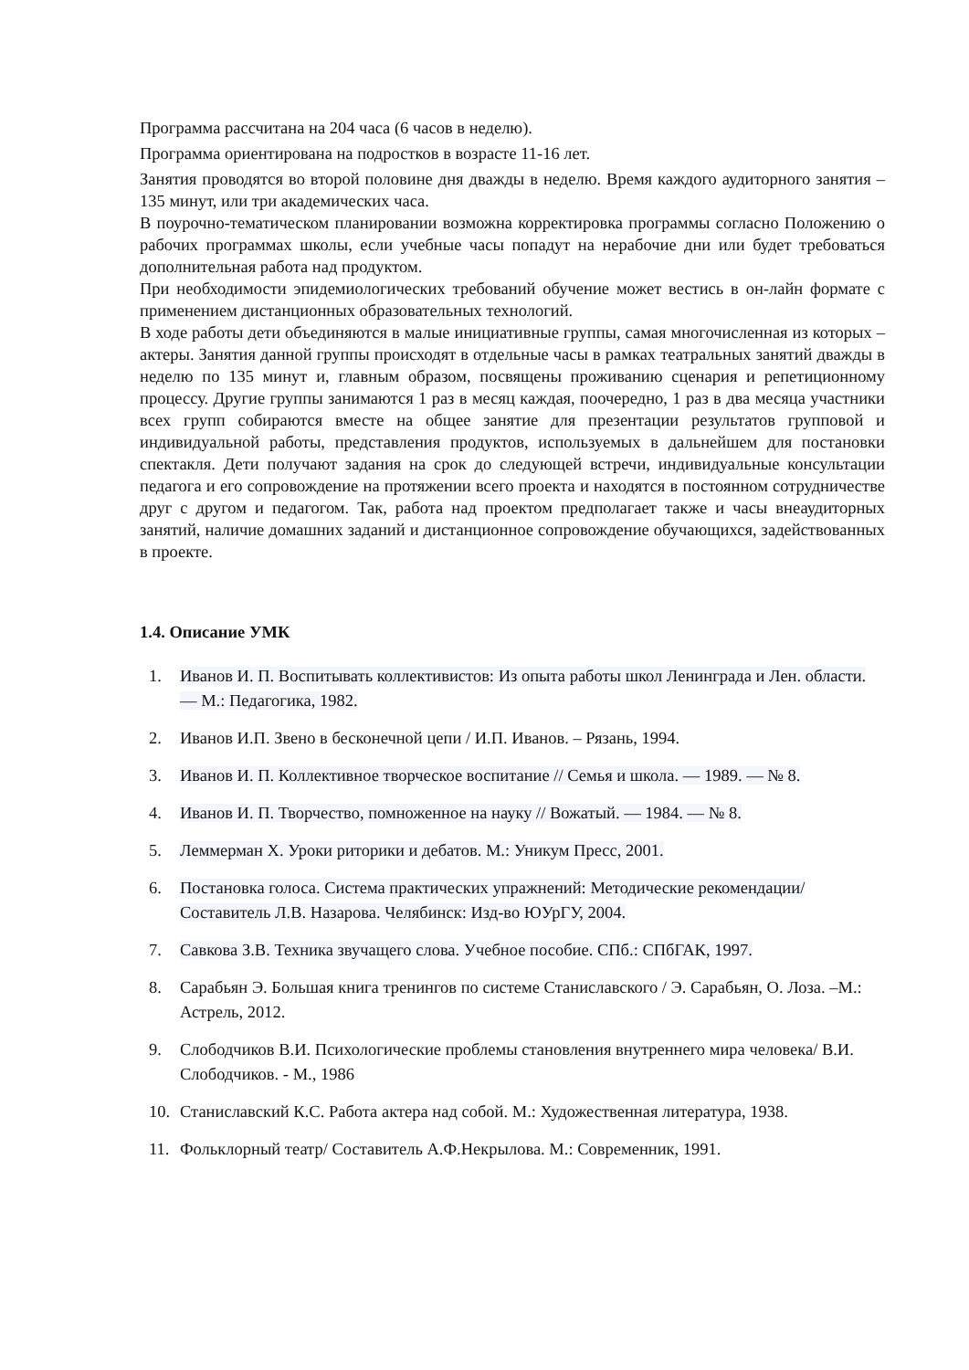Программа рассчитана на 204 часа (6 часов в неделю).
Программа ориентирована на подростков в возрасте 11-16 лет.
Занятия проводятся во второй половине дня дважды в неделю. Время каждого аудиторного занятия – 135 минут, или три академических часа.
В поурочно-тематическом планировании возможна корректировка программы согласно Положению о рабочих программах школы, если учебные часы попадут на нерабочие дни или будет требоваться дополнительная работа над продуктом.
При необходимости эпидемиологических требований обучение может вестись в он-лайн формате с применением дистанционных образовательных технологий.
В ходе работы дети объединяются в малые инициативные группы, самая многочисленная из которых – актеры. Занятия данной группы происходят в отдельные часы в рамках театральных занятий дважды в неделю по 135 минут и, главным образом, посвящены проживанию сценария и репетиционному процессу. Другие группы занимаются 1 раз в месяц каждая, поочередно, 1 раз в два месяца участники всех групп собираются вместе на общее занятие для презентации результатов групповой и индивидуальной работы, представления продуктов, используемых в дальнейшем для постановки спектакля. Дети получают задания на срок до следующей встречи, индивидуальные консультации педагога и его сопровождение на протяжении всего проекта и находятся в постоянном сотрудничестве друг с другом и педагогом. Так, работа над проектом предполагает также и часы внеаудиторных занятий, наличие домашних заданий и дистанционное сопровождение обучающихся, задействованных в проекте.
1.4. Описание УМК
1. Иванов И. П. Воспитывать коллективистов: Из опыта работы школ Ленинграда и Лен. области. — М.: Педагогика, 1982.
2. Иванов И.П. Звено в бесконечной цепи / И.П. Иванов. – Рязань, 1994.
3. Иванов И. П. Коллективное творческое воспитание // Семья и школа. — 1989. — № 8.
4. Иванов И. П. Творчество, помноженное на науку // Вожатый. — 1984. — № 8.
5. Леммерман Х. Уроки риторики и дебатов. М.: Уникум Пресс, 2001.
6. Постановка голоса. Система практических упражнений: Методические рекомендации/ Составитель Л.В. Назарова. Челябинск: Изд-во ЮУрГУ, 2004.
7. Савкова З.В. Техника звучащего слова. Учебное пособие. СПб.: СПбГАК, 1997.
8. Сарабьян Э. Большая книга тренингов по системе Станиславского / Э. Сарабьян, О. Лоза. –М.: Астрель, 2012.
9. Слободчиков В.И. Психологические проблемы становления внутреннего мира человека/ В.И. Слободчиков. - М., 1986
10. Станиславский К.С. Работа актера над собой. М.: Художественная литература, 1938.
11. Фольклорный театр/ Составитель А.Ф.Некрылова. М.: Современник, 1991.